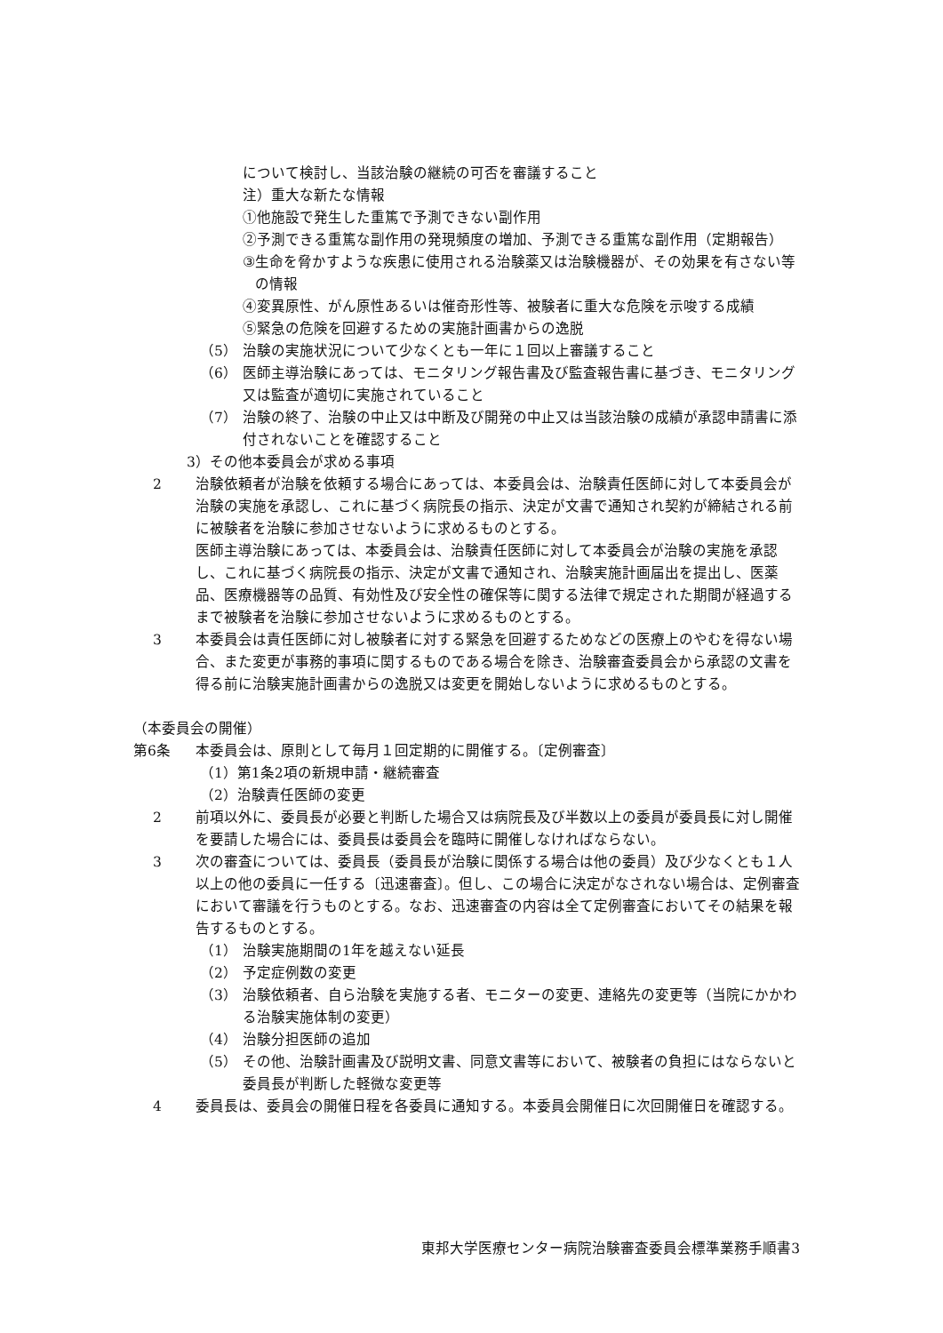について検討し、当該治験の継続の可否を審議すること
注）重大な新たな情報
①他施設で発生した重篤で予測できない副作用
②予測できる重篤な副作用の発現頻度の増加、予測できる重篤な副作用（定期報告）
③ 生命を脅かすような疾患に使用される治験薬又は治験機器が、その効果を有さない等の情報
④変異原性、がん原性あるいは催奇形性等、被験者に重大な危険を示唆する成績
⑤緊急の危険を回避するための実施計画書からの逸脱
（5） 治験の実施状況について少なくとも一年に１回以上審議すること
（6） 医師主導治験にあっては、モニタリング報告書及び監査報告書に基づき、モニタリング又は監査が適切に実施されていること
（7） 治験の終了、治験の中止又は中断及び開発の中止又は当該治験の成績が承認申請書に添付されないことを確認すること
3）その他本委員会が求める事項
2 治験依頼者が治験を依頼する場合にあっては、本委員会は、治験責任医師に対して本委員会が治験の実施を承認し、これに基づく病院長の指示、決定が文書で通知され契約が締結される前に被験者を治験に参加させないように求めるものとする。
医師主導治験にあっては、本委員会は、治験責任医師に対して本委員会が治験の実施を承認し、これに基づく病院長の指示、決定が文書で通知され、治験実施計画届出を提出し、医薬品、医療機器等の品質、有効性及び安全性の確保等に関する法律で規定された期間が経過するまで被験者を治験に参加させないように求めるものとする。
3 本委員会は責任医師に対し被験者に対する緊急を回避するためなどの医療上のやむを得ない場合、また変更が事務的事項に関するものである場合を除き、治験審査委員会から承認の文書を得る前に治験実施計画書からの逸脱又は変更を開始しないように求めるものとする。
（本委員会の開催）
第6条 本委員会は、原則として毎月１回定期的に開催する。〔定例審査〕
（1）第1条2項の新規申請・継続審査
（2）治験責任医師の変更
2 前項以外に、委員長が必要と判断した場合又は病院長及び半数以上の委員が委員長に対し開催を要請した場合には、委員長は委員会を臨時に開催しなければならない。
3 次の審査については、委員長（委員長が治験に関係する場合は他の委員）及び少なくとも１人以上の他の委員に一任する〔迅速審査〕。但し、この場合に決定がなされない場合は、定例審査において審議を行うものとする。なお、迅速審査の内容は全て定例審査においてその結果を報告するものとする。
（1） 治験実施期間の1年を越えない延長
（2） 予定症例数の変更
（3） 治験依頼者、自ら治験を実施する者、モニターの変更、連絡先の変更等（当院にかかわる治験実施体制の変更）
（4） 治験分担医師の追加
（5） その他、治験計画書及び説明文書、同意文書等において、被験者の負担にはならないと委員長が判断した軽微な変更等
4 委員長は、委員会の開催日程を各委員に通知する。本委員会開催日に次回開催日を確認する。
東邦大学医療センター病院治験審査委員会標準業務手順書3